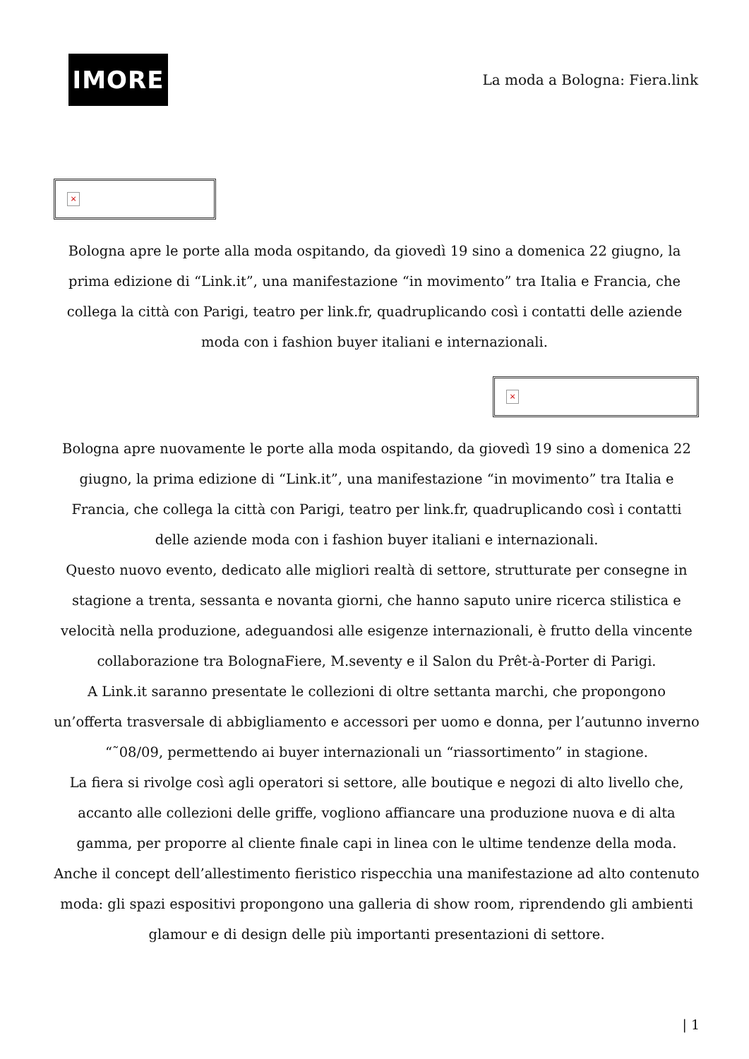IMORE
La moda a Bologna: Fiera.link
×
Bologna apre le porte alla moda ospitando, da giovedì 19 sino a domenica 22 giugno, la prima edizione di “Link.it”, una manifestazione “in movimento” tra Italia e Francia, che collega la città con Parigi, teatro per link.fr, quadruplicando così i contatti delle aziende moda con i fashion buyer italiani e internazionali.
×
Bologna apre nuovamente le porte alla moda ospitando, da giovedì 19 sino a domenica 22 giugno, la prima edizione di “Link.it”, una manifestazione “in movimento” tra Italia e Francia, che collega la città con Parigi, teatro per link.fr, quadruplicando così i contatti delle aziende moda con i fashion buyer italiani e internazionali.
Questo nuovo evento, dedicato alle migliori realtà di settore, strutturate per consegne in stagione a trenta, sessanta e novanta giorni, che hanno saputo unire ricerca stilistica e velocità nella produzione, adeguandosi alle esigenze internazionali, è frutto della vincente collaborazione tra BolognaFiere, M.seventy e il Salon du Prêt-à-Porter di Parigi.
A Link.it saranno presentate le collezioni di oltre settanta marchi, che propongono un’offerta trasversale di abbigliamento e accessori per uomo e donna, per l’autunno inverno “˜08/09, permettendo ai buyer internazionali un “riassortimento” in stagione.
La fiera si rivolge così agli operatori si settore, alle boutique e negozi di alto livello che, accanto alle collezioni delle griffe, vogliono affiancare una produzione nuova e di alta gamma, per proporre al cliente finale capi in linea con le ultime tendenze della moda.
Anche il concept dell’allestimento fieristico rispecchia una manifestazione ad alto contenuto moda: gli spazi espositivi propongono una galleria di show room, riprendendo gli ambienti glamour e di design delle più importanti presentazioni di settore.
| 1